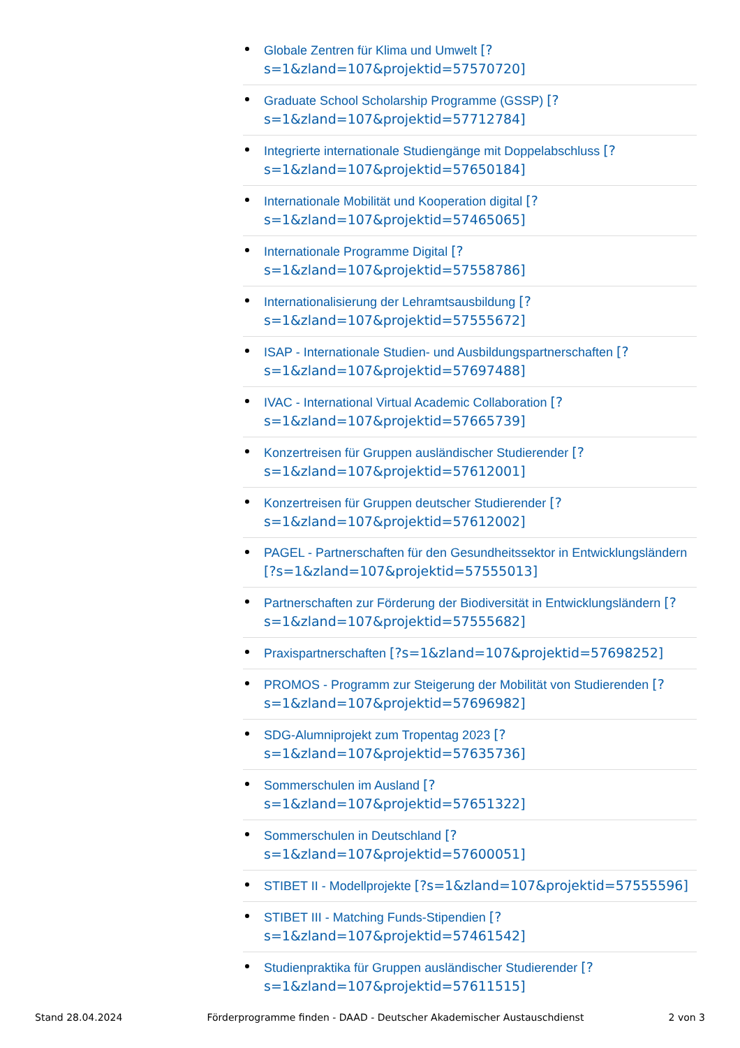Globale Zentren für Klima und Umwelt [?s=1&zland=107&projektid=57570720]
Graduate School Scholarship Programme (GSSP) [?s=1&zland=107&projektid=57712784]
Integrierte internationale Studiengänge mit Doppelabschluss [?s=1&zland=107&projektid=57650184]
Internationale Mobilität und Kooperation digital [?s=1&zland=107&projektid=57465065]
Internationale Programme Digital [?s=1&zland=107&projektid=57558786]
Internationalisierung der Lehramtsausbildung [?s=1&zland=107&projektid=57555672]
ISAP - Internationale Studien- und Ausbildungspartnerschaften [?s=1&zland=107&projektid=57697488]
IVAC - International Virtual Academic Collaboration [?s=1&zland=107&projektid=57665739]
Konzertreisen für Gruppen ausländischer Studierender [?s=1&zland=107&projektid=57612001]
Konzertreisen für Gruppen deutscher Studierender [?s=1&zland=107&projektid=57612002]
PAGEL - Partnerschaften für den Gesundheitssektor in Entwicklungsländern [?s=1&zland=107&projektid=57555013]
Partnerschaften zur Förderung der Biodiversität in Entwicklungsländern [?s=1&zland=107&projektid=57555682]
Praxispartnerschaften [?s=1&zland=107&projektid=57698252]
PROMOS - Programm zur Steigerung der Mobilität von Studierenden [?s=1&zland=107&projektid=57696982]
SDG-Alumniprojekt zum Tropentag 2023 [?s=1&zland=107&projektid=57635736]
Sommerschulen im Ausland [?s=1&zland=107&projektid=57651322]
Sommerschulen in Deutschland [?s=1&zland=107&projektid=57600051]
STIBET II - Modellprojekte [?s=1&zland=107&projektid=57555596]
STIBET III - Matching Funds-Stipendien [?s=1&zland=107&projektid=57461542]
Studienpraktika für Gruppen ausländischer Studierender [?s=1&zland=107&projektid=57611515]
Stand 28.04.2024 Förderprogramme finden - DAAD - Deutscher Akademischer Austauschdienst 2 von 3